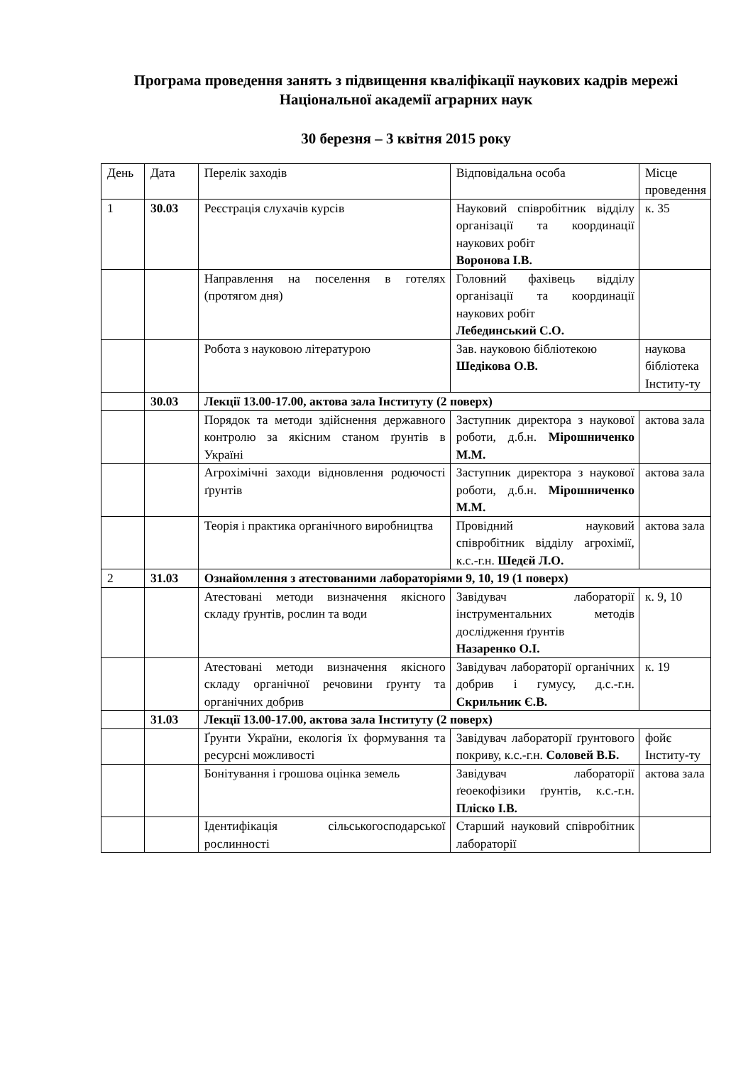Програма проведення занять з підвищення кваліфікації наукових кадрів мережі Національної академії аграрних наук
30 березня – 3 квітня 2015 року
| День | Дата | Перелік заходів | Відповідальна особа | Місце проведення |
| --- | --- | --- | --- | --- |
| 1 | 30.03 | Реєстрація слухачів курсів | Науковий співробітник відділу організації та координації наукових робіт Воронова І.В. | к. 35 |
| | | Направлення на поселення в готелях (протягом дня) | Головний фахівець відділу організації та координації наукових робіт Лебединський С.О. | |
| | | Робота з науковою літературою | Зав. науковою бібліотекою Шедікова О.В. | наукова бібліотека Інститу-ту |
| | 30.03 | Лекції 13.00-17.00, актова зала Інституту (2 поверх) | | |
| | | Порядок та методи здійснення державного контролю за якісним станом ґрунтів в Україні | Заступник директора з наукової роботи, д.б.н. Мірошниченко М.М. | актова зала |
| | | Агрохімічні заходи відновлення родючості ґрунтів | Заступник директора з наукової роботи, д.б.н. Мірошниченко М.М. | актова зала |
| | | Теорія і практика органічного виробництва | Провідний науковий співробітник відділу агрохімії, к.с.-г.н. Шедєй Л.О. | актова зала |
| 2 | 31.03 | Ознайомлення з атестованими лабораторіями 9, 10, 19 (1 поверх) | | |
| | | Атестовані методи визначення якісного складу ґрунтів, рослин та води | Завідувач лабораторії інструментальних методів дослідження ґрунтів Назаренко О.І. | к. 9, 10 |
| | | Атестовані методи визначення якісного складу органічної речовини ґрунту та органічних добрив | Завідувач лабораторії органічних добрив і гумусу, д.с.-г.н. Скрильник Є.В. | к. 19 |
| | 31.03 | Лекції 13.00-17.00, актова зала Інституту (2 поверх) | | |
| | | Ґрунти України, екологія їх формування та ресурсні можливості | Завідувач лабораторії ґрунтового покриву, к.с.-г.н. Соловей В.Б. | фойє Інститу-ту |
| | | Бонітування і грошова оцінка земель | Завідувач лабораторії ґеоекофізики ґрунтів, к.с.-г.н. Пліско І.В. | актова зала |
| | | Ідентифікація сільськогосподарської рослинності | Старший науковий співробітник лабораторії | |